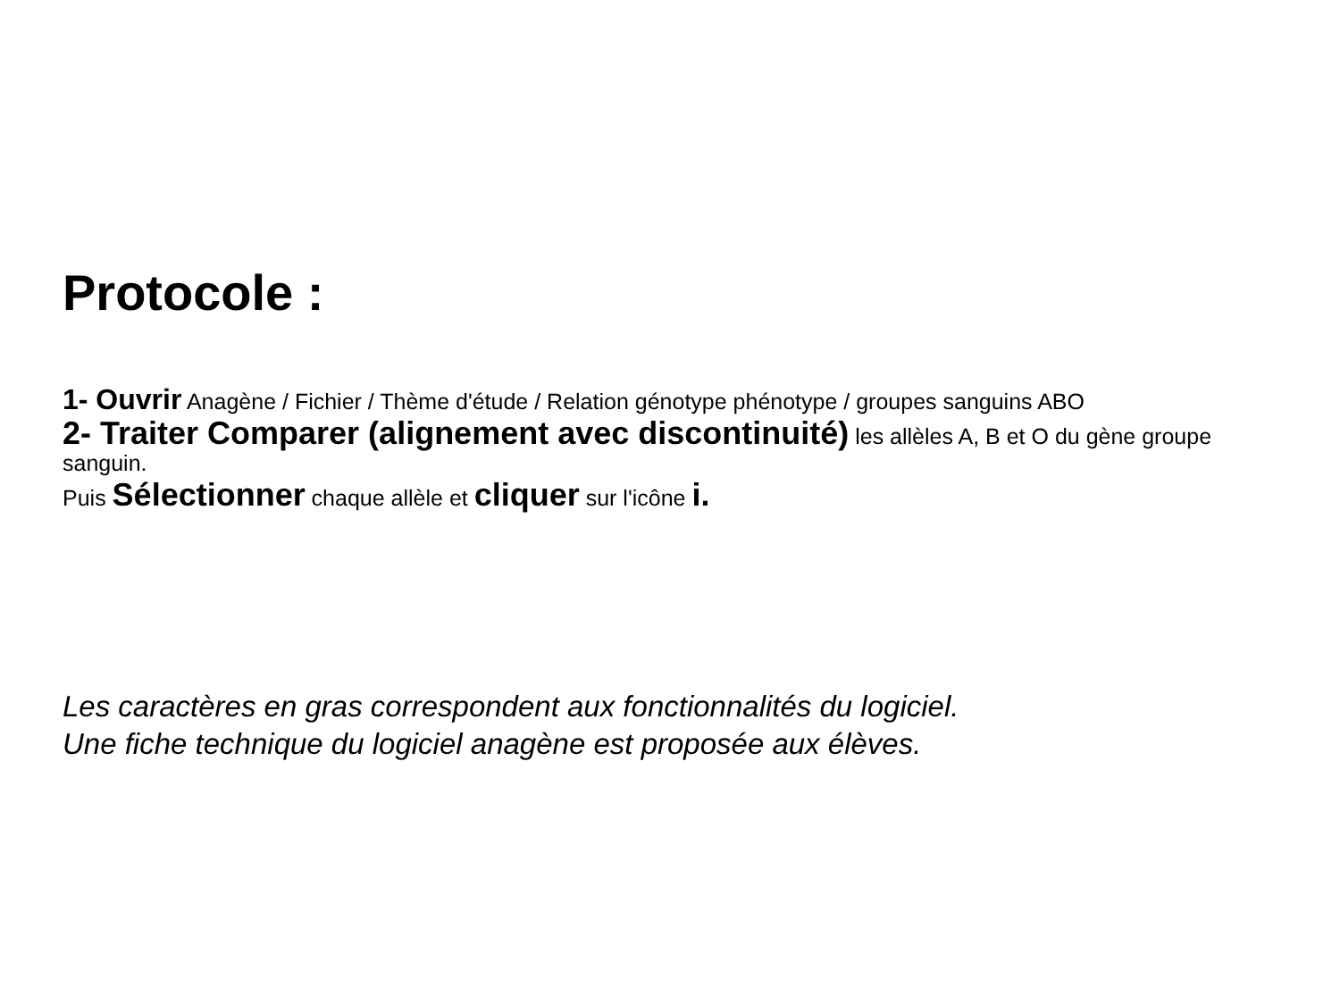Protocole :
1- Ouvrir Anagène / Fichier / Thème d'étude / Relation génotype phénotype / groupes sanguins ABO
2- Traiter Comparer (alignement avec discontinuité) les allèles A, B et O du gène groupe sanguin.
Puis Sélectionner chaque allèle et cliquer sur l'icône i.
Les caractères en gras correspondent aux fonctionnalités du logiciel.
Une fiche technique du logiciel anagène est proposée aux élèves.